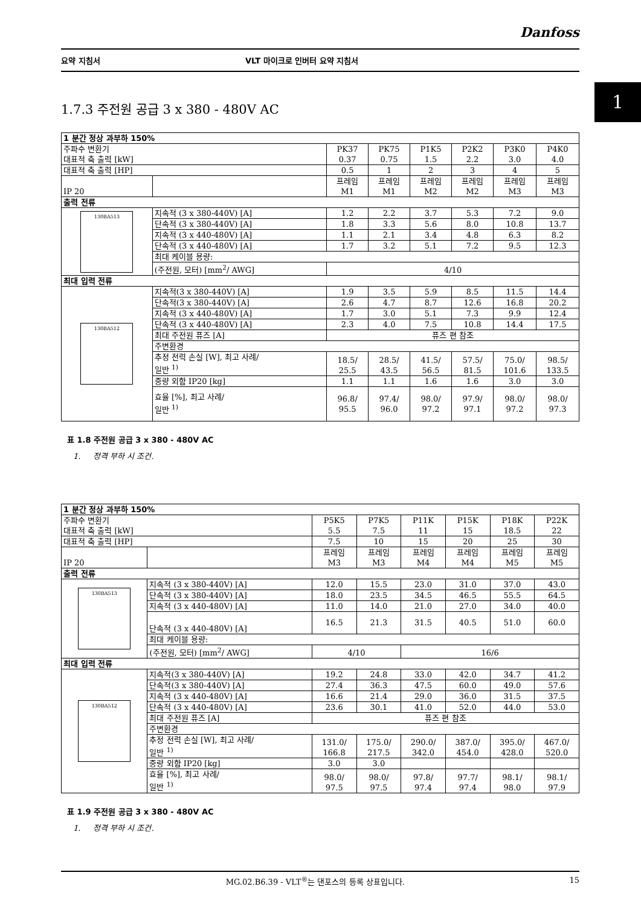1
Danfoss
요약 지침서 VLT 마이크로 인버터 요약 지침서
1.7.3 주전원 공급 3 x 380 - 480V AC
| 1 분간 정상 과부하 150% | | | | | | | |
| 주파수 변환기 대표적 축 출력 [kW] | | PK37 0.37 | PK75 0.75 | P1K5 1.5 | P2K2 2.2 | P3K0 3.0 | P4K0 4.0 |
| 대표적 축 출력 [HP] | | 0.5 | 1 | 2 | 3 | 4 | 5 |
| IP 20 | | 프레임 M1 | 프레임 M1 | 프레임 M2 | 프레임 M2 | 프레임 M3 | 프레임 M3 |
| 출력 전류 | | | | | | | |
| 130BA513 | 지속적 (3 x 380-440V) [A] | 1.2 | 2.2 | 3.7 | 5.3 | 7.2 | 9.0 |
| | 단속적 (3 x 380-440V) [A] | 1.8 | 3.3 | 5.6 | 8.0 | 10.8 | 13.7 |
| | 지속적 (3 x 440-480V) [A] | 1.1 | 2.1 | 3.4 | 4.8 | 6.3 | 8.2 |
| | 단속적 (3 x 440-480V) [A] | 1.7 | 3.2 | 5.1 | 7.2 | 9.5 | 12.3 |
| | 최대 케이블 용량: | | | | | | |
| | (주전원, 모터) [mm<sup>2</sup>/ AWG] | 4/10 | | | | | |
| 최대 입력 전류 | | | | | | | |
| 130BA512 | 지속적(3 x 380-440V) [A] | 1.9 | 3.5 | 5.9 | 8.5 | 11.5 | 14.4 |
| | 단속적(3 x 380-440V) [A] | 2.6 | 4.7 | 8.7 | 12.6 | 16.8 | 20.2 |
| | 지속적 (3 x 440-480V) [A] | 1.7 | 3.0 | 5.1 | 7.3 | 9.9 | 12.4 |
| | 단속적 (3 x 440-480V) [A] | 2.3 | 4.0 | 7.5 | 10.8 | 14.4 | 17.5 |
| | 최대 주전원 퓨즈 [A] | 퓨즈 편 참조 | | | | | |
| | 주변환경 | | | | | | |
| | 추정 전력 손실 [W], 최고 사례/ 일반 <sup>1)</sup> | 18.5/ 25.5 | 28.5/ 43.5 | 41.5/ 56.5 | 57.5/ 81.5 | 75.0/ 101.6 | 98.5/ 133.5 |
| | 중량 외함 IP20 [kg] | 1.1 | 1.1 | 1.6 | 1.6 | 3.0 | 3.0 |
| | 효율 [%], 최고 사례/ 일반 <sup>1)</sup> | 96.8/ 95.5 | 97.4/ 96.0 | 98.0/ 97.2 | 97.9/ 97.1 | 98.0/ 97.2 | 98.0/ 97.3 |
표 1.8 주전원 공급 3 x 380 - 480V AC
1. 정격 부하 시 조건.
| 1 분간 정상 과부하 150% | | | | | | | |
| 주파수 변환기 대표적 축 출력 [kW] | | P5K5 5.5 | P7K5 7.5 | P11K 11 | P15K 15 | P18K 18.5 | P22K 22 |
| 대표적 축 출력 [HP] | | 7.5 | 10 | 15 | 20 | 25 | 30 |
| IP 20 | | 프레임 M3 | 프레임 M3 | 프레임 M4 | 프레임 M4 | 프레임 M5 | 프레임 M5 |
| 출력 전류 | | | | | | | |
| 130BA513 | 지속적 (3 x 380-440V) [A] | 12.0 | 15.5 | 23.0 | 31.0 | 37.0 | 43.0 |
| | 단속적 (3 x 380-440V) [A] | 18.0 | 23.5 | 34.5 | 46.5 | 55.5 | 64.5 |
| | 지속적 (3 x 440-480V) [A] | 11.0 | 14.0 | 21.0 | 27.0 | 34.0 | 40.0 |
| | 단속적 (3 x 440-480V) [A] | 16.5 | 21.3 | 31.5 | 40.5 | 51.0 | 60.0 |
| | 최대 케이블 용량: | | | | | | |
| | (주전원, 모터) [mm<sup>2</sup>/ AWG] | 4/10 | | 16/6 | | | |
| 최대 입력 전류 | | | | | | | |
| 130BA512 | 지속적(3 x 380-440V) [A] | 19.2 | 24.8 | 33.0 | 42.0 | 34.7 | 41.2 |
| | 단속적(3 x 380-440V) [A] | 27.4 | 36.3 | 47.5 | 60.0 | 49.0 | 57.6 |
| | 지속적 (3 x 440-480V) [A] | 16.6 | 21.4 | 29.0 | 36.0 | 31.5 | 37.5 |
| | 단속적 (3 x 440-480V) [A] | 23.6 | 30.1 | 41.0 | 52.0 | 44.0 | 53.0 |
| | 최대 주전원 퓨즈 [A] | 퓨즈 편 참조 | | | | | |
| | 주변환경 | | | | | | |
| | 추정 전력 손실 [W], 최고 사례/ 일반 <sup>1)</sup> | 131.0/ 166.8 | 175.0/ 217.5 | 290.0/ 342.0 | 387.0/ 454.0 | 395.0/ 428.0 | 467.0/ 520.0 |
| | 중량 외함 IP20 [kg] | 3.0 | 3.0 | | | | |
| | 효율 [%], 최고 사례/ 일반 <sup>1)</sup> | 98.0/ 97.5 | 98.0/ 97.5 | 97.8/ 97.4 | 97.7/ 97.4 | 98.1/ 98.0 | 98.1/ 97.9 |
표 1.9 주전원 공급 3 x 380 - 480V AC
1. 정격 부하 시 조건.
MG.02.B6.39 - VLT<sup>®</sup>는 댄포스의 등록 상표입니다. 15